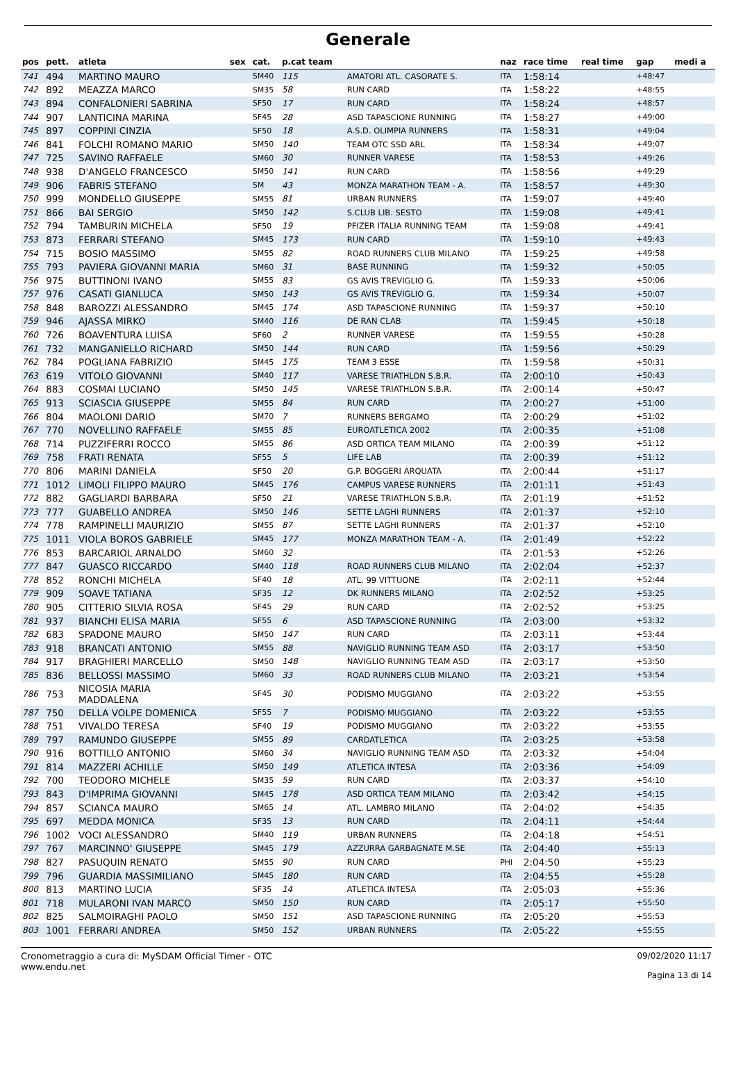Generale
| pos | pett. | atleta | sex | cat. | p.cat team | | naz | race time | real time | gap | medi a |
| --- | --- | --- | --- | --- | --- | --- | --- | --- | --- | --- | --- |
| 741 | 494 | MARTINO MAURO | | SM40 | 115 | AMATORI ATL. CASORATE S. | ITA | 1:58:14 | | +48:47 | |
| 742 | 892 | MEAZZA MARCO | | SM35 | 58 | RUN CARD | ITA | 1:58:22 | | +48:55 | |
| 743 | 894 | CONFALONIERI SABRINA | | SF50 | 17 | RUN CARD | ITA | 1:58:24 | | +48:57 | |
| 744 | 907 | LANTICINA MARINA | | SF45 | 28 | ASD TAPASCIONE RUNNING | ITA | 1:58:27 | | +49:00 | |
| 745 | 897 | COPPINI CINZIA | | SF50 | 18 | A.S.D. OLIMPIA RUNNERS | ITA | 1:58:31 | | +49:04 | |
| 746 | 841 | FOLCHI ROMANO MARIO | | SM50 | 140 | TEAM OTC SSD ARL | ITA | 1:58:34 | | +49:07 | |
| 747 | 725 | SAVINO RAFFAELE | | SM60 | 30 | RUNNER VARESE | ITA | 1:58:53 | | +49:26 | |
| 748 | 938 | D'ANGELO FRANCESCO | | SM50 | 141 | RUN CARD | ITA | 1:58:56 | | +49:29 | |
| 749 | 906 | FABRIS STEFANO | | SM | 43 | MONZA MARATHON TEAM - A. | ITA | 1:58:57 | | +49:30 | |
| 750 | 999 | MONDELLO GIUSEPPE | | SM55 | 81 | URBAN RUNNERS | ITA | 1:59:07 | | +49:40 | |
| 751 | 866 | BAI SERGIO | | SM50 | 142 | S.CLUB LIB. SESTO | ITA | 1:59:08 | | +49:41 | |
| 752 | 794 | TAMBURIN MICHELA | | SF50 | 19 | PFIZER ITALIA RUNNING TEAM | ITA | 1:59:08 | | +49:41 | |
| 753 | 873 | FERRARI STEFANO | | SM45 | 173 | RUN CARD | ITA | 1:59:10 | | +49:43 | |
| 754 | 715 | BOSIO MASSIMO | | SM55 | 82 | ROAD RUNNERS CLUB MILANO | ITA | 1:59:25 | | +49:58 | |
| 755 | 793 | PAVIERA GIOVANNI MARIA | | SM60 | 31 | BASE RUNNING | ITA | 1:59:32 | | +50:05 | |
| 756 | 975 | BUTTINONI IVANO | | SM55 | 83 | GS AVIS TREVIGLIO G. | ITA | 1:59:33 | | +50:06 | |
| 757 | 976 | CASATI GIANLUCA | | SM50 | 143 | GS AVIS TREVIGLIO G. | ITA | 1:59:34 | | +50:07 | |
| 758 | 848 | BAROZZI ALESSANDRO | | SM45 | 174 | ASD TAPASCIONE RUNNING | ITA | 1:59:37 | | +50:10 | |
| 759 | 946 | AJASSA MIRKO | | SM40 | 116 | DE RAN CLAB | ITA | 1:59:45 | | +50:18 | |
| 760 | 726 | BOAVENTURA LUISA | | SF60 | 2 | RUNNER VARESE | ITA | 1:59:55 | | +50:28 | |
| 761 | 732 | MANGANIELLO RICHARD | | SM50 | 144 | RUN CARD | ITA | 1:59:56 | | +50:29 | |
| 762 | 784 | POGLIANA FABRIZIO | | SM45 | 175 | TEAM 3 ESSE | ITA | 1:59:58 | | +50:31 | |
| 763 | 619 | VITOLO GIOVANNI | | SM40 | 117 | VARESE TRIATHLON S.B.R. | ITA | 2:00:10 | | +50:43 | |
| 764 | 883 | COSMAI LUCIANO | | SM50 | 145 | VARESE TRIATHLON S.B.R. | ITA | 2:00:14 | | +50:47 | |
| 765 | 913 | SCIASCIA GIUSEPPE | | SM55 | 84 | RUN CARD | ITA | 2:00:27 | | +51:00 | |
| 766 | 804 | MAOLONI DARIO | | SM70 | 7 | RUNNERS BERGAMO | ITA | 2:00:29 | | +51:02 | |
| 767 | 770 | NOVELLINO RAFFAELE | | SM55 | 85 | EUROATLETICA 2002 | ITA | 2:00:35 | | +51:08 | |
| 768 | 714 | PUZZIFERRI ROCCO | | SM55 | 86 | ASD ORTICA TEAM MILANO | ITA | 2:00:39 | | +51:12 | |
| 769 | 758 | FRATI RENATA | | SF55 | 5 | LIFE LAB | ITA | 2:00:39 | | +51:12 | |
| 770 | 806 | MARINI DANIELA | | SF50 | 20 | G.P. BOGGERI ARQUATA | ITA | 2:00:44 | | +51:17 | |
| 771 | 1012 | LIMOLI FILIPPO MAURO | | SM45 | 176 | CAMPUS VARESE RUNNERS | ITA | 2:01:11 | | +51:43 | |
| 772 | 882 | GAGLIARDI BARBARA | | SF50 | 21 | VARESE TRIATHLON S.B.R. | ITA | 2:01:19 | | +51:52 | |
| 773 | 777 | GUABELLO ANDREA | | SM50 | 146 | SETTE LAGHI RUNNERS | ITA | 2:01:37 | | +52:10 | |
| 774 | 778 | RAMPINELLI MAURIZIO | | SM55 | 87 | SETTE LAGHI RUNNERS | ITA | 2:01:37 | | +52:10 | |
| 775 | 1011 | VIOLA BOROS GABRIELE | | SM45 | 177 | MONZA MARATHON TEAM - A. | ITA | 2:01:49 | | +52:22 | |
| 776 | 853 | BARCARIOL ARNALDO | | SM60 | 32 | | ITA | 2:01:53 | | +52:26 | |
| 777 | 847 | GUASCO RICCARDO | | SM40 | 118 | ROAD RUNNERS CLUB MILANO | ITA | 2:02:04 | | +52:37 | |
| 778 | 852 | RONCHI MICHELA | | SF40 | 18 | ATL. 99 VITTUONE | ITA | 2:02:11 | | +52:44 | |
| 779 | 909 | SOAVE TATIANA | | SF35 | 12 | DK RUNNERS MILANO | ITA | 2:02:52 | | +53:25 | |
| 780 | 905 | CITTERIO SILVIA ROSA | | SF45 | 29 | RUN CARD | ITA | 2:02:52 | | +53:25 | |
| 781 | 937 | BIANCHI ELISA MARIA | | SF55 | 6 | ASD TAPASCIONE RUNNING | ITA | 2:03:00 | | +53:32 | |
| 782 | 683 | SPADONE MAURO | | SM50 | 147 | RUN CARD | ITA | 2:03:11 | | +53:44 | |
| 783 | 918 | BRANCATI ANTONIO | | SM55 | 88 | NAVIGLIO RUNNING TEAM ASD | ITA | 2:03:17 | | +53:50 | |
| 784 | 917 | BRAGHIERI MARCELLO | | SM50 | 148 | NAVIGLIO RUNNING TEAM ASD | ITA | 2:03:17 | | +53:50 | |
| 785 | 836 | BELLOSSI MASSIMO | | SM60 | 33 | ROAD RUNNERS CLUB MILANO | ITA | 2:03:21 | | +53:54 | |
| 786 | 753 | NICOSIA MARIA MADDALENA | | SF45 | 30 | PODISMO MUGGIANO | ITA | 2:03:22 | | +53:55 | |
| 787 | 750 | DELLA VOLPE DOMENICA | | SF55 | 7 | PODISMO MUGGIANO | ITA | 2:03:22 | | +53:55 | |
| 788 | 751 | VIVALDO TERESA | | SF40 | 19 | PODISMO MUGGIANO | ITA | 2:03:22 | | +53:55 | |
| 789 | 797 | RAMUNDO GIUSEPPE | | SM55 | 89 | CARDATLETICA | ITA | 2:03:25 | | +53:58 | |
| 790 | 916 | BOTTILLO ANTONIO | | SM60 | 34 | NAVIGLIO RUNNING TEAM ASD | ITA | 2:03:32 | | +54:04 | |
| 791 | 814 | MAZZERI ACHILLE | | SM50 | 149 | ATLETICA INTESA | ITA | 2:03:36 | | +54:09 | |
| 792 | 700 | TEODORO MICHELE | | SM35 | 59 | RUN CARD | ITA | 2:03:37 | | +54:10 | |
| 793 | 843 | D'IMPRIMA GIOVANNI | | SM45 | 178 | ASD ORTICA TEAM MILANO | ITA | 2:03:42 | | +54:15 | |
| 794 | 857 | SCIANCA MAURO | | SM65 | 14 | ATL. LAMBRO MILANO | ITA | 2:04:02 | | +54:35 | |
| 795 | 697 | MEDDA MONICA | | SF35 | 13 | RUN CARD | ITA | 2:04:11 | | +54:44 | |
| 796 | 1002 | VOCI ALESSANDRO | | SM40 | 119 | URBAN RUNNERS | ITA | 2:04:18 | | +54:51 | |
| 797 | 767 | MARCINNO' GIUSEPPE | | SM45 | 179 | AZZURRA GARBAGNATE M.SE | ITA | 2:04:40 | | +55:13 | |
| 798 | 827 | PASUQUIN RENATO | | SM55 | 90 | RUN CARD | PHI | 2:04:50 | | +55:23 | |
| 799 | 796 | GUARDIA MASSIMILIANO | | SM45 | 180 | RUN CARD | ITA | 2:04:55 | | +55:28 | |
| 800 | 813 | MARTINO LUCIA | | SF35 | 14 | ATLETICA INTESA | ITA | 2:05:03 | | +55:36 | |
| 801 | 718 | MULARONI IVAN MARCO | | SM50 | 150 | RUN CARD | ITA | 2:05:17 | | +55:50 | |
| 802 | 825 | SALMOIRAGHI PAOLO | | SM50 | 151 | ASD TAPASCIONE RUNNING | ITA | 2:05:20 | | +55:53 | |
| 803 | 1001 | FERRARI ANDREA | | SM50 | 152 | URBAN RUNNERS | ITA | 2:05:22 | | +55:55 | |
Cronometraggio a cura di: MySDAM Official Timer - OTC
www.endu.net
09/02/2020 11:17
Pagina 13 di 14